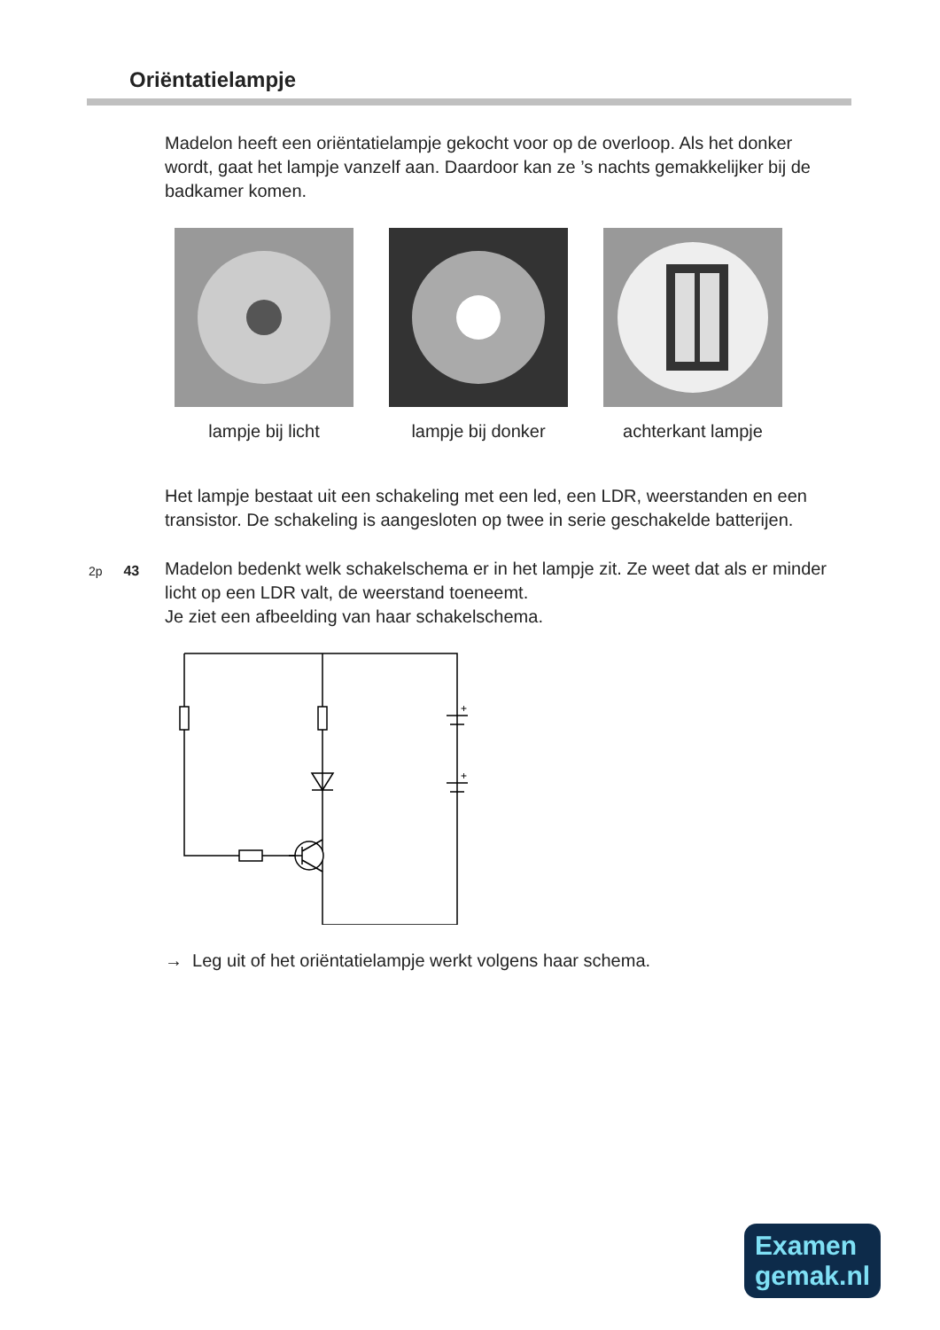Oriëntatielampje
Madelon heeft een oriëntatielampje gekocht voor op de overloop. Als het donker wordt, gaat het lampje vanzelf aan. Daardoor kan ze ’s nachts gemakkelijker bij de badkamer komen.
lampje bij licht lampje bij donker
achterkant lampje
Het lampje bestaat uit een schakeling met een led, een LDR, weerstanden en een transistor. De schakeling is aangesloten op twee in serie geschakelde batterijen.
2p 43
Madelon bedenkt welk schakelschema er in het lampje zit. Ze weet dat als er minder licht op een LDR valt, de weerstand toeneemt.
Je ziet een afbeelding van haar schakelschema.
+
+
→ Leg uit of het oriëntatielampje werkt volgens haar schema.
Examen
gemak.nl